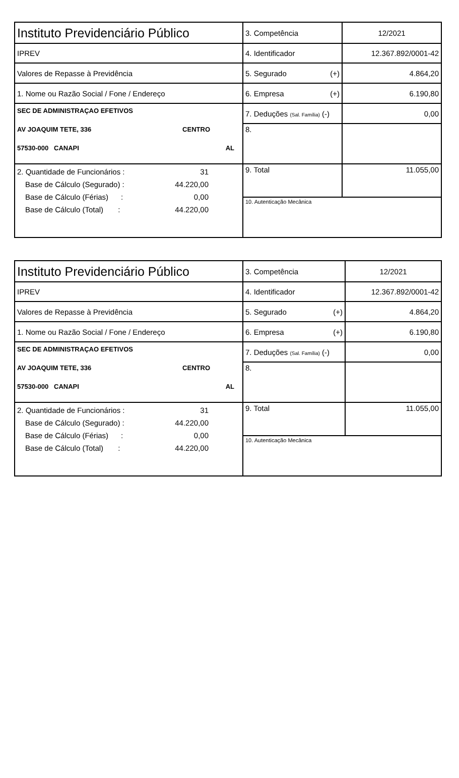| Instituto Previdenciário Público | 3. Competência | 12/2021 |
| IPREV | 4. Identificador | 12.367.892/0001-42 |
| Valores de Repasse à Previdência | 5. Segurado (+) | 4.864,20 |
| 1. Nome ou Razão Social / Fone / Endereço | 6. Empresa (+) | 6.190,80 |
| SEC DE ADMINISTRAÇAO EFETIVOS AV JOAQUIM TETE, 336 CENTRO 57530-000 CANAPI AL | 7. Deduções (Sal. Família) (-) | 0,00 |
| | 8. | |
| 2. Quantidade de Funcionários : 31 Base de Cálculo (Segurado) : 44.220,00 Base de Cálculo (Férias) : 0,00 Base de Cálculo (Total) : 44.220,00 | 9. Total | 11.055,00 |
| | 10. Autenticação Mecânica | |
| Instituto Previdenciário Público | 3. Competência | 12/2021 |
| IPREV | 4. Identificador | 12.367.892/0001-42 |
| Valores de Repasse à Previdência | 5. Segurado (+) | 4.864,20 |
| 1. Nome ou Razão Social / Fone / Endereço | 6. Empresa (+) | 6.190,80 |
| SEC DE ADMINISTRAÇAO EFETIVOS AV JOAQUIM TETE, 336 CENTRO 57530-000 CANAPI AL | 7. Deduções (Sal. Família) (-) | 0,00 |
| | 8. | |
| 2. Quantidade de Funcionários : 31 Base de Cálculo (Segurado) : 44.220,00 Base de Cálculo (Férias) : 0,00 Base de Cálculo (Total) : 44.220,00 | 9. Total | 11.055,00 |
| | 10. Autenticação Mecânica | |